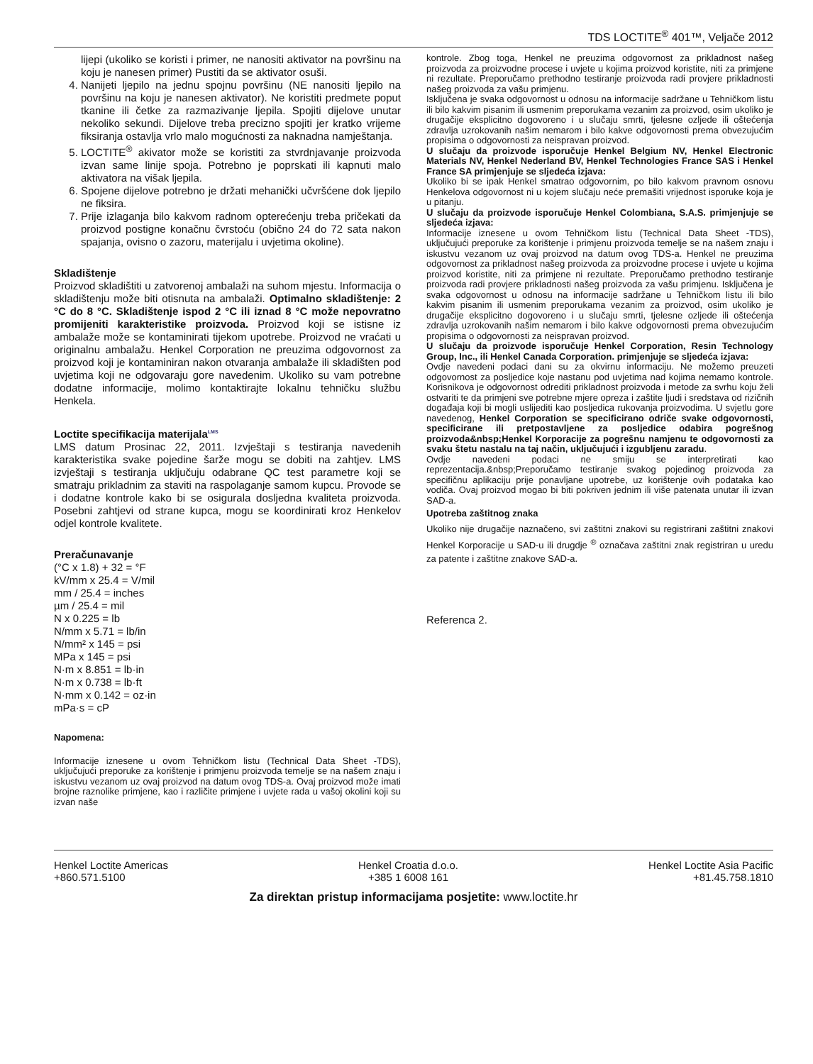TDS LOCTITE<sup>®</sup> 401™, Veljače 2012
lijepi (ukoliko se koristi i primer, ne nanositi aktivator na površinu na koju je nanesen primer) Pustiti da se aktivator osuši.
4. Nanijeti ljepilo na jednu spojnu površinu (NE nanositi ljepilo na površinu na koju je nanesen aktivator). Ne koristiti predmete poput tkanine ili četke za razmazivanje ljepila. Spojiti dijelove unutar nekoliko sekundi. Dijelove treba precizno spojiti jer kratko vrijeme fiksiranja ostavlja vrlo malo mogućnosti za naknadna namještanja.
5. LOCTITE<sup>®</sup> akivator može se koristiti za stvrdnjavanje proizvoda izvan same linije spoja. Potrebno je poprskati ili kapnuti malo aktivatora na višak ljepila.
6. Spojene dijelove potrebno je držati mehanički učvršćene dok ljepilo ne fiksira.
7. Prije izlaganja bilo kakvom radnom opterećenju treba pričekati da proizvod postigne konačnu čvrstoću (obično 24 do 72 sata nakon spajanja, ovisno o zazoru, materijalu i uvjetima okoline).
Skladištenje
Proizvod skladištiti u zatvorenoj ambalaži na suhom mjestu. Informacija o skladištenju može biti otisnuta na ambalaži. Optimalno skladištenje: 2 °C do 8 °C. Skladištenje ispod 2 °C ili iznad 8 °C može nepovratno promijeniti karakteristike proizvoda. Proizvod koji se istisne iz ambalaže može se kontaminirati tijekom upotrebe. Proizvod ne vraćati u originalnu ambalažu. Henkel Corporation ne preuzima odgovornost za proizvod koji je kontaminiran nakon otvaranja ambalaže ili skladišten pod uvjetima koji ne odgovaraju gore navedenim. Ukoliko su vam potrebne dodatne informacije, molimo kontaktirajte lokalnu tehničku službu Henkela.
Loctite specifikacija materijala<sup>LMS</sup>
LMS datum Prosinac 22, 2011. Izvještaji s testiranja navedenih karakteristika svake pojedine šarže mogu se dobiti na zahtjev. LMS izvještaji s testiranja uključuju odabrane QC test parametre koji se smatraju prikladnim za staviti na raspolaganje samom kupcu. Provode se i dodatne kontrole kako bi se osigurala dosljedna kvaliteta proizvoda. Posebni zahtjevi od strane kupca, mogu se koordinirati kroz Henkelov odjel kontrole kvalitete.
Preračunavanje
(°C x 1.8) + 32 = °F
kV/mm x 25.4 = V/mil
mm / 25.4 = inches
µm / 25.4 = mil
N x 0.225 = lb
N/mm x 5.71 = lb/in
N/mm² x 145 = psi
MPa x 145 = psi
N·m x 8.851 = lb·in
N·m x 0.738 = lb·ft
N·mm x 0.142 = oz·in
mPa·s = cP
Napomena:
Informacije iznesene u ovom Tehničkom listu (Technical Data Sheet -TDS), uključujući preporuke za korištenje i primjenu proizvoda temelje se na našem znaju i iskustvu vezanom uz ovaj proizvod na datum ovog TDS-a. Ovaj proizvod može imati brojne raznolike primjene, kao i različite primjene i uvjete rada u vašoj okolini koji su izvan naše
kontrole. Zbog toga, Henkel ne preuzima odgovornost za prikladnost našeg proizvoda za proizvodne procese i uvjete u kojima proizvod koristite, niti za primjene ni rezultate. Preporučamo prethodno testiranje proizvoda radi provjere prikladnosti našeg proizvoda za vašu primjenu.
Isključena je svaka odgovornost u odnosu na informacije sadržane u Tehničkom listu ili bilo kakvim pisanim ili usmenim preporukama vezanim za proizvod, osim ukoliko je drugačije eksplicitno dogovoreno i u slučaju smrti, tjelesne ozljede ili oštećenja zdravlja uzrokovanih našim nemarom i bilo kakve odgovornosti prema obvezujućim propisima o odgovornosti za neispravan proizvod.
U slučaju da proizvode isporučuje Henkel Belgium NV, Henkel Electronic Materials NV, Henkel Nederland BV, Henkel Technologies France SAS i Henkel France SA primjenjuje se sljedeća izjava:
Ukoliko bi se ipak Henkel smatrao odgovornim, po bilo kakvom pravnom osnovu Henkelova odgovornost ni u kojem slučaju neće premašiti vrijednost isporuke koja je u pitanju.
U slučaju da proizvode isporučuje Henkel Colombiana, S.A.S. primjenjuje se sljedeća izjava:
Informacije iznesene u ovom Tehničkom listu (Technical Data Sheet -TDS), uključujući preporuke za korištenje i primjenu proizvoda temelje se na našem znaju i iskustvu vezanom uz ovaj proizvod na datum ovog TDS-a. Henkel ne preuzima odgovornost za prikladnost našeg proizvoda za proizvodne procese i uvjete u kojima proizvod koristite, niti za primjene ni rezultate. Preporučamo prethodno testiranje proizvoda radi provjere prikladnosti našeg proizvoda za vašu primjenu. Isključena je svaka odgovornost u odnosu na informacije sadržane u Tehničkom listu ili bilo kakvim pisanim ili usmenim preporukama vezanim za proizvod, osim ukoliko je drugačije eksplicitno dogovoreno i u slučaju smrti, tjelesne ozljede ili oštećenja zdravlja uzrokovanih našim nemarom i bilo kakve odgovornosti prema obvezujućim propisima o odgovornosti za neispravan proizvod.
U slučaju da proizvode isporučuje Henkel Corporation, Resin Technology Group, Inc., ili Henkel Canada Corporation. primjenjuje se sljedeća izjava:
Ovdje navedeni podaci dani su za okvirnu informaciju. Ne možemo preuzeti odgovornost za posljedice koje nastanu pod uvjetima nad kojima nemamo kontrole. Korisnikova je odgovornost odrediti prikladnost proizvoda i metode za svrhu koju želi ostvariti te da primjeni sve potrebne mjere opreza i zaštite ljudi i sredstava od rizičnih događaja koji bi mogli uslijediti kao posljedica rukovanja proizvodima. U svjetlu gore navedenog, Henkel Corporation se specificirano odriče svake odgovornosti, specificirane ili pretpostavljene za posljedice odabira pogrešnog proizvoda&nbsp;Henkel Korporacije za pogrešnu namjenu te odgovornosti za svaku štetu nastalu na taj način, uključujući i izgubljenu zaradu.
Ovdje navedeni podaci ne smiju se interpretirati kao reprezentacija.&nbsp;Preporučamo testiranje svakog pojedinog proizvoda za specifičnu aplikaciju prije ponavljane upotrebe, uz korištenje ovih podataka kao vodiča. Ovaj proizvod mogao bi biti pokriven jednim ili više patenata unutar ili izvan SAD-a.
Upotreba zaštitnog znaka
Ukoliko nije drugačije naznačeno, svi zaštitni znakovi su registrirani zaštitni znakovi Henkel Korporacije u SAD-u ili drugdje <sup>®</sup> označava zaštitni znak registriran u uredu za patente i zaštitne znakove SAD-a.
Referenca 2.
Henkel Loctite Americas
+860.571.5100
Henkel Croatia d.o.o.
+385 1 6008 161
Henkel Loctite Asia Pacific
+81.45.758.1810
Za direktan pristup informacijama posjetite: www.loctite.hr